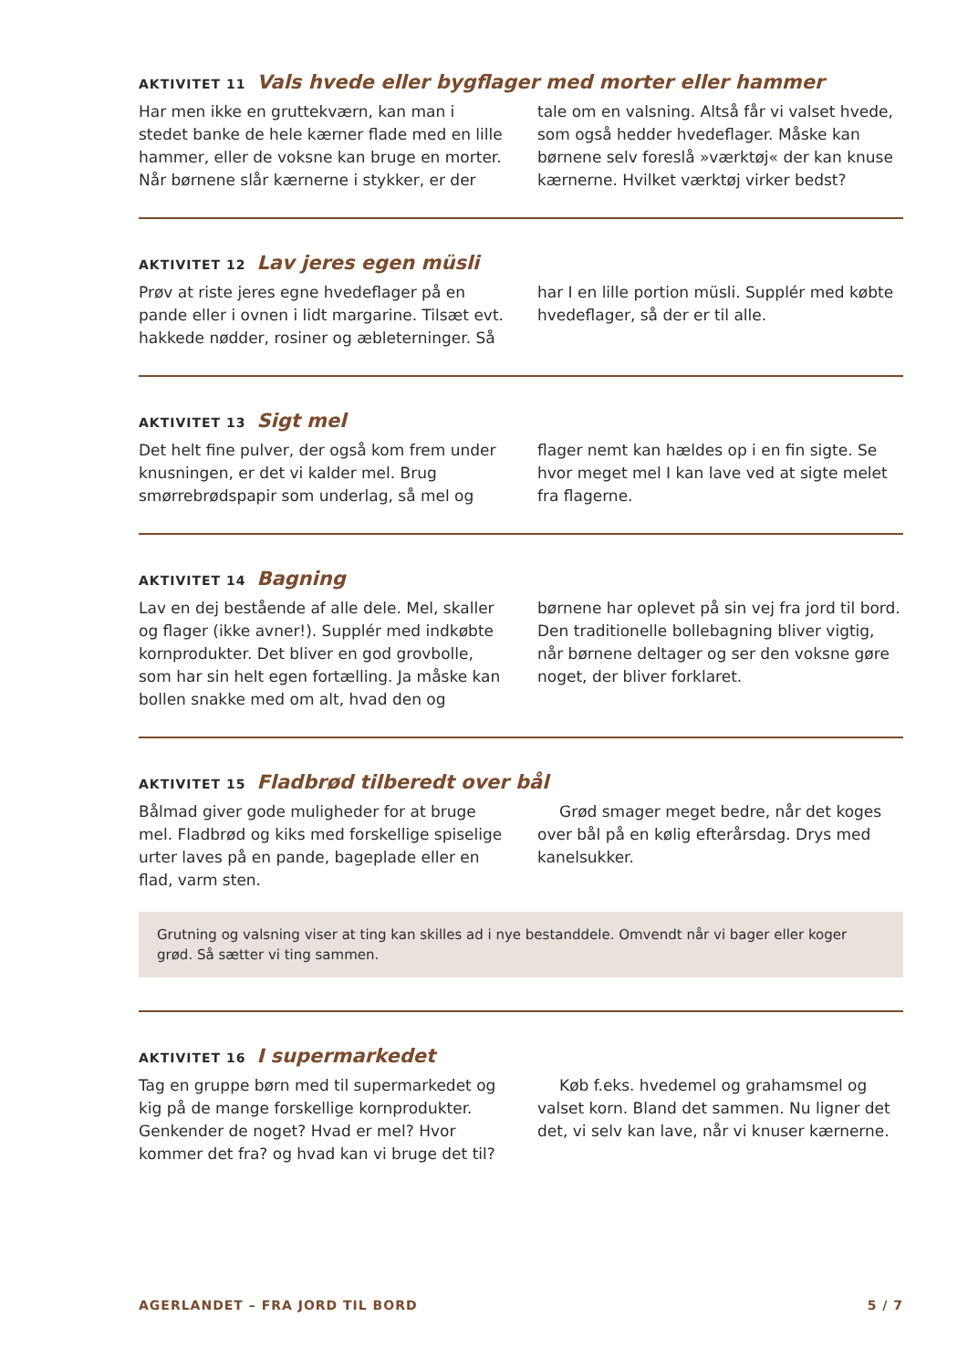AKTIVITET 11 Vals hvede eller bygflager med morter eller hammer
Har men ikke en gruttekværn, kan man i stedet banke de hele kærner flade med en lille hammer, eller de voksne kan bruge en morter. Når børnene slår kærnerne i stykker, er der tale om en valsning. Altså får vi valset hvede, som også hedder hvedeflager. Måske kan børnene selv foreslå »værktøj« der kan knuse kærnerne. Hvilket værktøj virker bedst?
AKTIVITET 12 Lav jeres egen müsli
Prøv at riste jeres egne hvedeflager på en pande eller i ovnen i lidt margarine. Tilsæt evt. hakkede nødder, rosiner og æbleterninger. Så har I en lille portion müsli. Supplér med købte hvedeflager, så der er til alle.
AKTIVITET 13 Sigt mel
Det helt fine pulver, der også kom frem under knusningen, er det vi kalder mel. Brug smørrebrødspapir som underlag, så mel og flager nemt kan hældes op i en fin sigte. Se hvor meget mel I kan lave ved at sigte melet fra flagerne.
AKTIVITET 14 Bagning
Lav en dej bestående af alle dele. Mel, skaller og flager (ikke avner!). Supplér med indkøbte kornprodukter. Det bliver en god grovbolle, som har sin helt egen fortælling. Ja måske kan bollen snakke med om alt, hvad den og børnene har oplevet på sin vej fra jord til bord. Den traditionelle bollebagning bliver vigtig, når børnene deltager og ser den voksne gøre noget, der bliver forklaret.
AKTIVITET 15 Fladbrød tilberedt over bål
Bålmad giver gode muligheder for at bruge mel. Fladbrød og kiks med forskellige spiselige urter laves på en pande, bageplade eller en flad, varm sten.
Grød smager meget bedre, når det koges over bål på en kølig efterårsdag. Drys med kanelsukker.
Grutning og valsning viser at ting kan skilles ad i nye bestanddele. Omvendt når vi bager eller koger grød. Så sætter vi ting sammen.
AKTIVITET 16 I supermarkedet
Tag en gruppe børn med til supermarkedet og kig på de mange forskellige kornprodukter. Genkender de noget? Hvad er mel? Hvor kommer det fra? og hvad kan vi bruge det til?
Køb f.eks. hvedemel og grahamsmel og valset korn. Bland det sammen. Nu ligner det det, vi selv kan lave, når vi knuser kærnerne.
AGERLANDET – FRA JORD TIL BORD 5 / 7